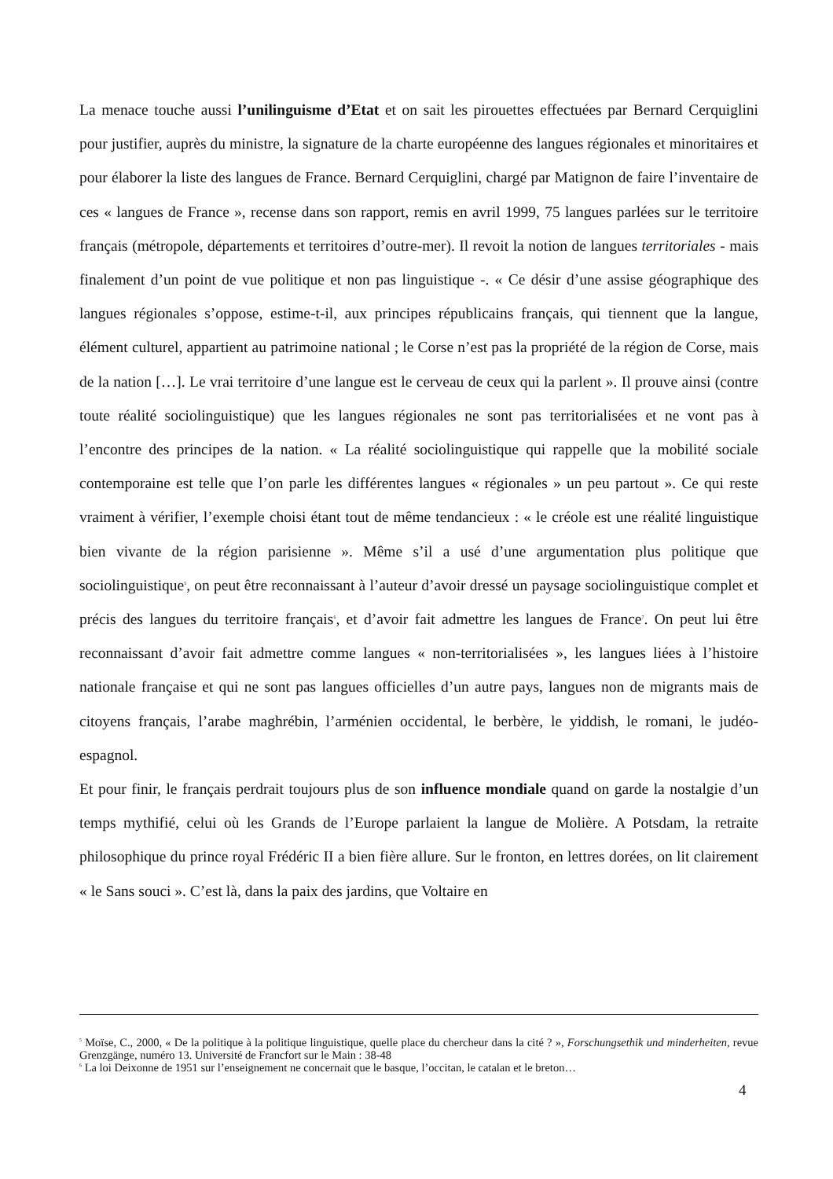La menace touche aussi l’unilinguisme d’Etat et on sait les pirouettes effectuées par Bernard Cerquiglini pour justifier, auprès du ministre, la signature de la charte européenne des langues régionales et minoritaires et pour élaborer la liste des langues de France. Bernard Cerquiglini, chargé par Matignon de faire l’inventaire de ces « langues de France », recense dans son rapport, remis en avril 1999, 75 langues parlées sur le territoire français (métropole, départements et territoires d’outre-mer). Il revoit la notion de langues territoriales - mais finalement d’un point de vue politique et non pas linguistique -. « Ce désir d’une assise géographique des langues régionales s’oppose, estime-t-il, aux principes républicains français, qui tiennent que la langue, élément culturel, appartient au patrimoine national ; le Corse n’est pas la propriété de la région de Corse, mais de la nation […]. Le vrai territoire d’une langue est le cerveau de ceux qui la parlent ». Il prouve ainsi (contre toute réalité sociolinguistique) que les langues régionales ne sont pas territorialisées et ne vont pas à l’encontre des principes de la nation. « La réalité sociolinguistique qui rappelle que la mobilité sociale contemporaine est telle que l’on parle les différentes langues « régionales » un peu partout ». Ce qui reste vraiment à vérifier, l’exemple choisi étant tout de même tendancieux : « le créole est une réalité linguistique bien vivante de la région parisienne ». Même s’il a usé d’une argumentation plus politique que sociolinguistique<sup>5</sup>, on peut être reconnaissant à l’auteur d’avoir dressé un paysage sociolinguistique complet et précis des langues du territoire français<sup>6</sup>, et d’avoir fait admettre les langues de France<sup>7</sup>. On peut lui être reconnaissant d’avoir fait admettre comme langues « non-territorialisées », les langues liées à l’histoire nationale française et qui ne sont pas langues officielles d’un autre pays, langues non de migrants mais de citoyens français, l’arabe maghrébin, l’arménien occidental, le berbère, le yiddish, le romani, le judéo-espagnol.
Et pour finir, le français perdrait toujours plus de son influence mondiale quand on garde la nostalgie d’un temps mythifié, celui où les Grands de l’Europe parlaient la langue de Molière. A Potsdam, la retraite philosophique du prince royal Frédéric II a bien fière allure. Sur le fronton, en lettres dorées, on lit clairement « le Sans souci ». C’est là, dans la paix des jardins, que Voltaire en
<sup>5</sup> Moïse, C., 2000, « De la politique à la politique linguistique, quelle place du chercheur dans la cité ? », Forschungsethik und minderheiten, revue Grenzgänge, numéro 13. Université de Francfort sur le Main : 38-48
<sup>6</sup> La loi Deixonne de 1951 sur l’enseignement ne concernait que le basque, l’occitan, le catalan et le breton…
4